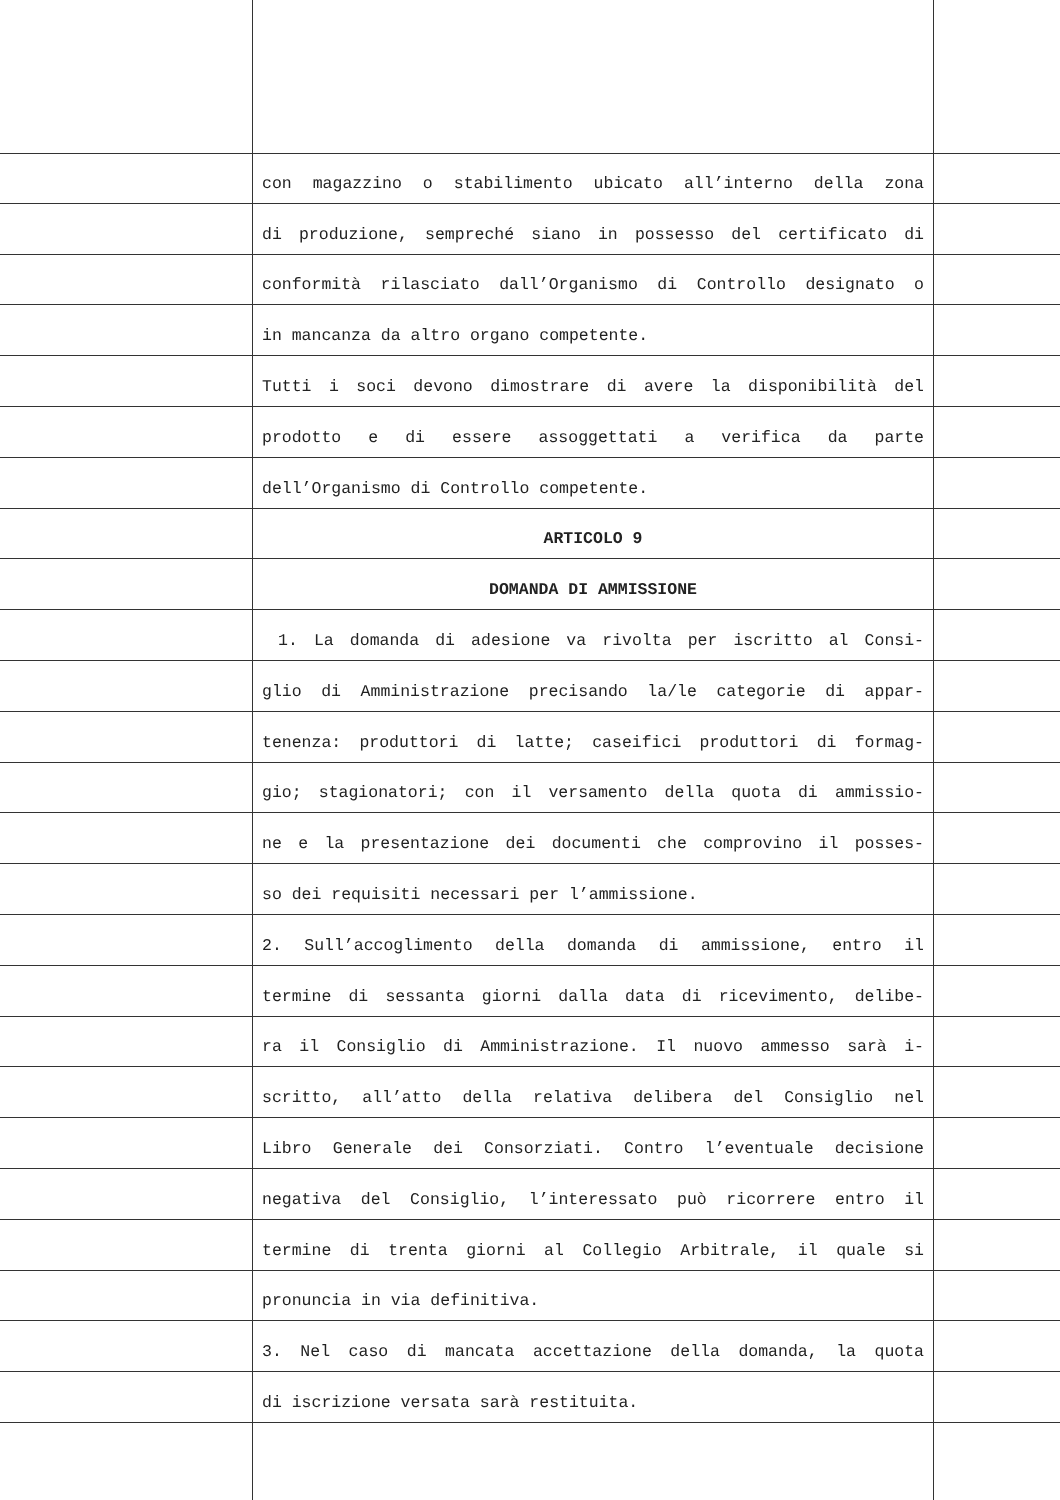con magazzino o stabilimento ubicato all’interno della zona
di produzione, sempreché siano in possesso del certificato di
conformità rilasciato dall’Organismo di Controllo designato o
in mancanza da altro organo competente.
Tutti i soci devono dimostrare di avere la disponibilità del
prodotto e di essere assoggettati a verifica da parte
dell’Organismo di Controllo competente.
ARTICOLO 9
DOMANDA DI AMMISSIONE
1. La domanda di adesione va rivolta per iscritto al Consi-
glio di Amministrazione precisando la/le categorie di appar-
tenenza: produttori di latte; caseifici produttori di formag-
gio; stagionatori; con il versamento della quota di ammissio-
ne e la presentazione dei documenti che comprovino il posses-
so dei requisiti necessari per l’ammissione.
2. Sull’accoglimento della domanda di ammissione, entro il
termine di sessanta giorni dalla data di ricevimento, delibe-
ra il Consiglio di Amministrazione. Il nuovo ammesso sarà i-
scritto, all’atto della relativa delibera del Consiglio nel
Libro Generale dei Consorziati. Contro l’eventuale decisione
negativa del Consiglio, l’interessato può ricorrere entro il
termine di trenta giorni al Collegio Arbitrale, il quale si
pronuncia in via definitiva.
3. Nel caso di mancata accettazione della domanda, la quota
di iscrizione versata sarà restituita.